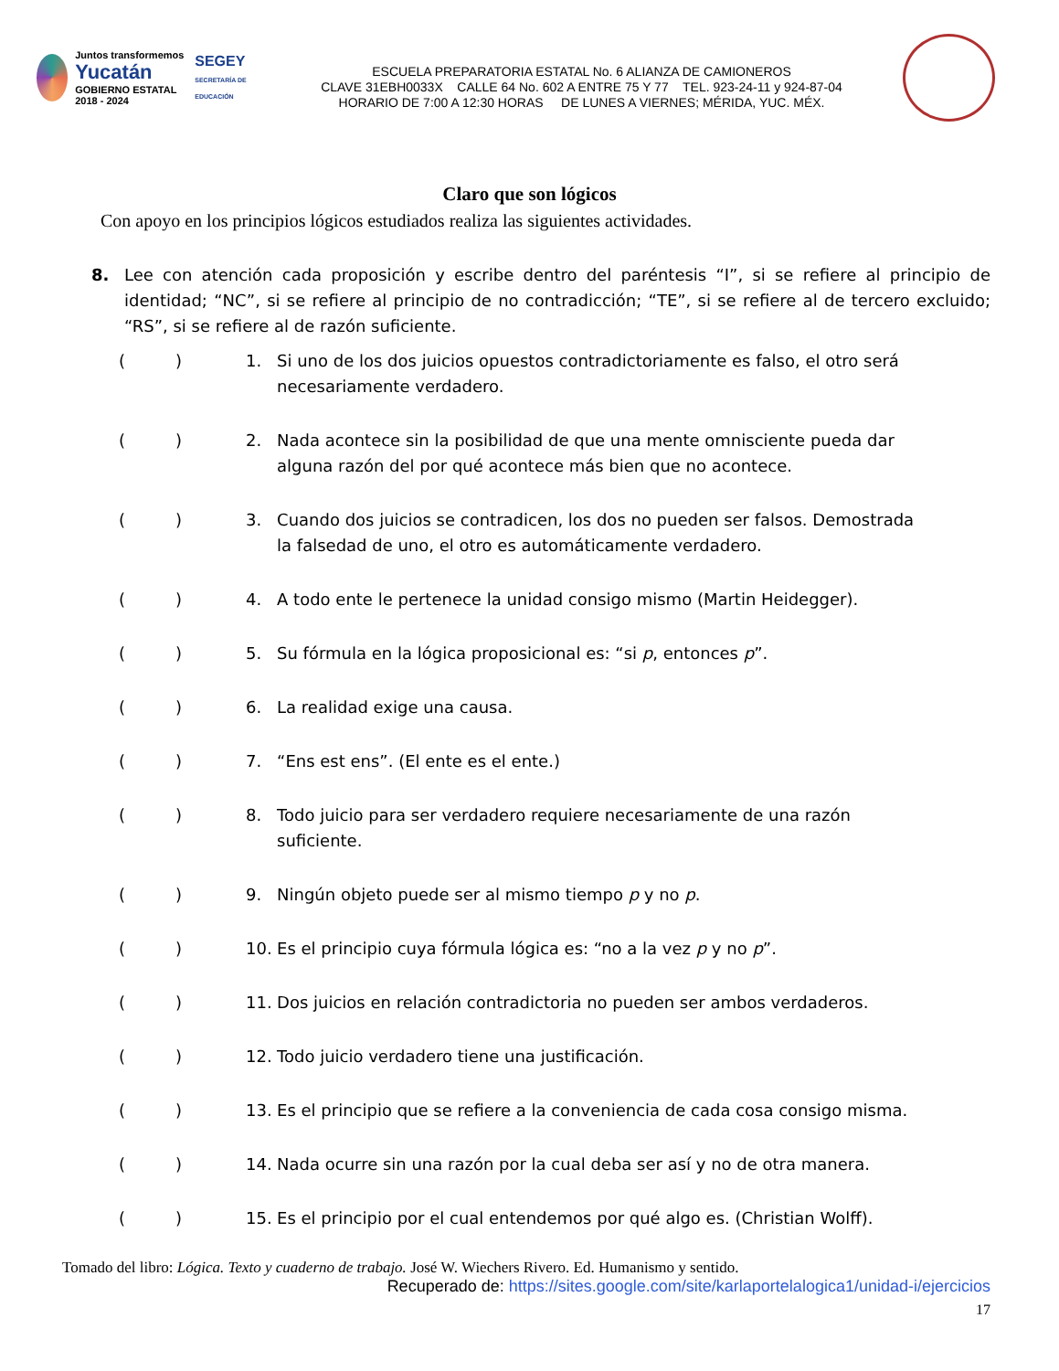Juntos transformemos
Yucatán
GOBIERNO ESTATAL 2018 - 2024
SEGEY
SECRETARÍA DE EDUCACIÓN
ESCUELA PREPARATORIA ESTATAL No. 6 ALIANZA DE CAMIONEROS
CLAVE 31EBH0033X CALLE 64 No. 602 A ENTRE 75 Y 77 TEL. 923-24-11 y 924-87-04
HORARIO DE 7:00 A 12:30 HORAS DE LUNES A VIERNES; MÉRIDA, YUC. MÉX.
Claro que son lógicos
Con apoyo en los principios lógicos estudiados realiza las siguientes actividades.
8. Lee con atención cada proposición y escribe dentro del paréntesis “I”, si se refiere al principio de identidad; “NC”, si se refiere al principio de no contradicción; “TE”, si se refiere al de tercero excluido; “RS”, si se refiere al de razón suficiente.
() 1. Si uno de los dos juicios opuestos contradictoriamente es falso, el otro será necesariamente verdadero.
() 2. Nada acontece sin la posibilidad de que una mente omnisciente pueda dar alguna razón del por qué acontece más bien que no acontece.
() 3. Cuando dos juicios se contradicen, los dos no pueden ser falsos. Demostrada la falsedad de uno, el otro es automáticamente verdadero.
() 4. A todo ente le pertenece la unidad consigo mismo (Martin Heidegger).
() 5. Su fórmula en la lógica proposicional es: “si p, entonces p”.
() 6. La realidad exige una causa.
() 7. “Ens est ens”. (El ente es el ente.)
() 8. Todo juicio para ser verdadero requiere necesariamente de una razón suficiente.
() 9. Ningún objeto puede ser al mismo tiempo p y no p.
() 10. Es el principio cuya fórmula lógica es: “no a la vez p y no p”.
() 11. Dos juicios en relación contradictoria no pueden ser ambos verdaderos.
() 12. Todo juicio verdadero tiene una justificación.
() 13. Es el principio que se refiere a la conveniencia de cada cosa consigo misma.
() 14. Nada ocurre sin una razón por la cual deba ser así y no de otra manera.
() 15. Es el principio por el cual entendemos por qué algo es. (Christian Wolff).
Tomado del libro: Lógica. Texto y cuaderno de trabajo. José W. Wiechers Rivero. Ed. Humanismo y sentido.
Recuperado de: https://sites.google.com/site/karlaportelalogica1/unidad-i/ejercicios
17